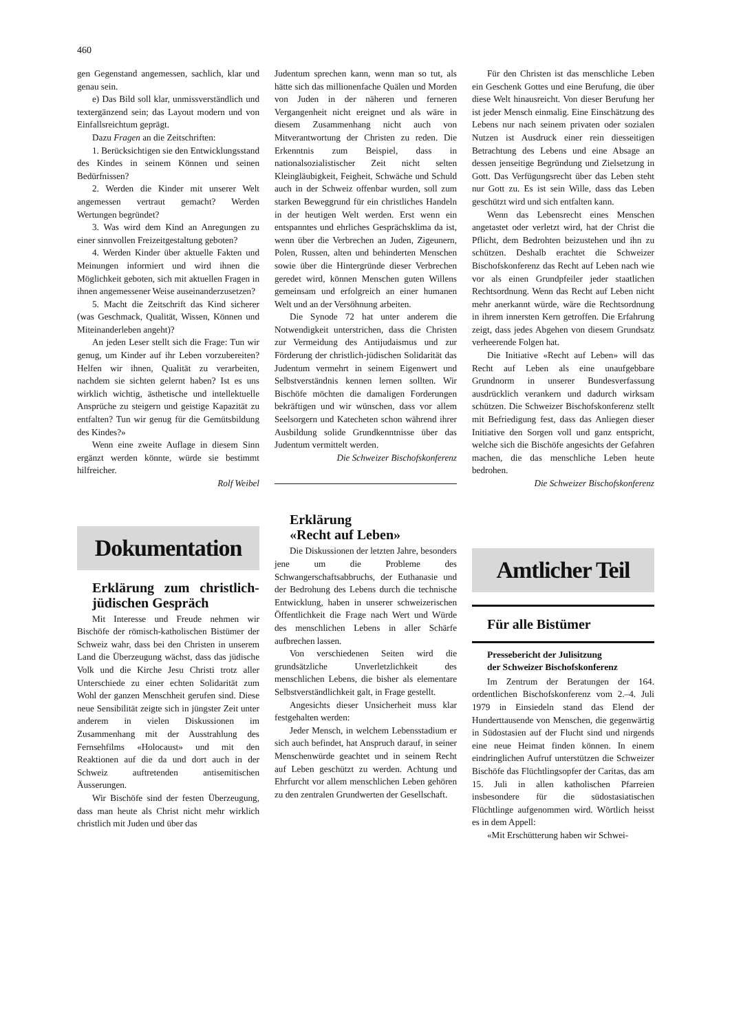460
gen Gegenstand angemessen, sachlich, klar und genau sein.
e) Das Bild soll klar, unmissverständlich und textergänzend sein; das Layout modern und von Einfallsreichtum geprägt.
Dazu Fragen an die Zeitschriften:
1. Berücksichtigen sie den Entwicklungsstand des Kindes in seinem Können und seinen Bedürfnissen?
2. Werden die Kinder mit unserer Welt angemessen vertraut gemacht? Werden Wertungen begründet?
3. Was wird dem Kind an Anregungen zu einer sinnvollen Freizeitgestaltung geboten?
4. Werden Kinder über aktuelle Fakten und Meinungen informiert und wird ihnen die Möglichkeit geboten, sich mit aktuellen Fragen in ihnen angemessener Weise auseinanderzusetzen?
5. Macht die Zeitschrift das Kind sicherer (was Geschmack, Qualität, Wissen, Können und Miteinanderleben angeht)?
An jeden Leser stellt sich die Frage: Tun wir genug, um Kinder auf ihr Leben vorzubereiten? Helfen wir ihnen, Qualität zu verarbeiten, nachdem sie sichten gelernt haben? Ist es uns wirklich wichtig, ästhetische und intellektuelle Ansprüche zu steigern und geistige Kapazität zu entfalten? Tun wir genug für die Gemütsbildung des Kindes?»
Wenn eine zweite Auflage in diesem Sinn ergänzt werden könnte, würde sie bestimmt hilfreicher.
Rolf Weibel
Dokumentation
Erklärung zum christlich-jüdischen Gespräch
Mit Interesse und Freude nehmen wir Bischöfe der römisch-katholischen Bistümer der Schweiz wahr, dass bei den Christen in unserem Land die Überzeugung wächst, dass das jüdische Volk und die Kirche Jesu Christi trotz aller Unterschiede zu einer echten Solidarität zum Wohl der ganzen Menschheit gerufen sind. Diese neue Sensibilität zeigte sich in jüngster Zeit unter anderem in vielen Diskussionen im Zusammenhang mit der Ausstrahlung des Fernsehfilms «Holocaust» und mit den Reaktionen auf die da und dort auch in der Schweiz auftretenden antisemitischen Äusserungen.
Wir Bischöfe sind der festen Überzeugung, dass man heute als Christ nicht mehr wirklich christlich mit Juden und über das
Judentum sprechen kann, wenn man so tut, als hätte sich das millionenfache Quälen und Morden von Juden in der näheren und ferneren Vergangenheit nicht ereignet und als wäre in diesem Zusammenhang nicht auch von Mitverantwortung der Christen zu reden. Die Erkenntnis zum Beispiel, dass in nationalsozialistischer Zeit nicht selten Kleingläubigkeit, Feigheit, Schwäche und Schuld auch in der Schweiz offenbar wurden, soll zum starken Beweggrund für ein christliches Handeln in der heutigen Welt werden. Erst wenn ein entspanntes und ehrliches Gesprächsklima da ist, wenn über die Verbrechen an Juden, Zigeunern, Polen, Russen, alten und behinderten Menschen sowie über die Hintergründe dieser Verbrechen geredet wird, können Menschen guten Willens gemeinsam und erfolgreich an einer humanen Welt und an der Versöhnung arbeiten.
Die Synode 72 hat unter anderem die Notwendigkeit unterstrichen, dass die Christen zur Vermeidung des Antijudaismus und zur Förderung der christlich-jüdischen Solidarität das Judentum vermehrt in seinem Eigenwert und Selbstverständnis kennen lernen sollten. Wir Bischöfe möchten die damaligen Forderungen bekräftigen und wir wünschen, dass vor allem Seelsorgern und Katecheten schon während ihrer Ausbildung solide Grundkenntnisse über das Judentum vermittelt werden.
Die Schweizer Bischofskonferenz
Erklärung
«Recht auf Leben»
Die Diskussionen der letzten Jahre, besonders jene um die Probleme des Schwangerschaftsabbruchs, der Euthanasie und der Bedrohung des Lebens durch die technische Entwicklung, haben in unserer schweizerischen Öffentlichkeit die Frage nach Wert und Würde des menschlichen Lebens in aller Schärfe aufbrechen lassen.
Von verschiedenen Seiten wird die grundsätzliche Unverletzlichkeit des menschlichen Lebens, die bisher als elementare Selbstverständlichkeit galt, in Frage gestellt.
Angesichts dieser Unsicherheit muss klar festgehalten werden:
Jeder Mensch, in welchem Lebensstadium er sich auch befindet, hat Anspruch darauf, in seiner Menschenwürde geachtet und in seinem Recht auf Leben geschützt zu werden. Achtung und Ehrfurcht vor allem menschlichen Leben gehören zu den zentralen Grundwerten der Gesellschaft.
Für den Christen ist das menschliche Leben ein Geschenk Gottes und eine Berufung, die über diese Welt hinausreicht. Von dieser Berufung her ist jeder Mensch einmalig. Eine Einschätzung des Lebens nur nach seinem privaten oder sozialen Nutzen ist Ausdruck einer rein diesseitigen Betrachtung des Lebens und eine Absage an dessen jenseitige Begründung und Zielsetzung in Gott. Das Verfügungsrecht über das Leben steht nur Gott zu. Es ist sein Wille, dass das Leben geschützt wird und sich entfalten kann.
Wenn das Lebensrecht eines Menschen angetastet oder verletzt wird, hat der Christ die Pflicht, dem Bedrohten beizustehen und ihn zu schützen. Deshalb erachtet die Schweizer Bischofskonferenz das Recht auf Leben nach wie vor als einen Grundpfeiler jeder staatlichen Rechtsordnung. Wenn das Recht auf Leben nicht mehr anerkannt würde, wäre die Rechtsordnung in ihrem innersten Kern getroffen. Die Erfahrung zeigt, dass jedes Abgehen von diesem Grundsatz verheerende Folgen hat.
Die Initiative «Recht auf Leben» will das Recht auf Leben als eine unaufgebbare Grundnorm in unserer Bundesverfassung ausdrücklich verankern und dadurch wirksam schützen. Die Schweizer Bischofskonferenz stellt mit Befriedigung fest, dass das Anliegen dieser Initiative den Sorgen voll und ganz entspricht, welche sich die Bischöfe angesichts der Gefahren machen, die das menschliche Leben heute bedrohen.
Die Schweizer Bischofskonferenz
Amtlicher Teil
Für alle Bistümer
Pressebericht der Julisitzung
der Schweizer Bischofskonferenz
Im Zentrum der Beratungen der 164. ordentlichen Bischofskonferenz vom 2.–4. Juli 1979 in Einsiedeln stand das Elend der Hunderttausende von Menschen, die gegenwärtig in Südostasien auf der Flucht sind und nirgends eine neue Heimat finden können. In einem eindringlichen Aufruf unterstützen die Schweizer Bischöfe das Flüchtlingsopfer der Caritas, das am 15. Juli in allen katholischen Pfarreien insbesondere für die südostasiatischen Flüchtlinge aufgenommen wird. Wörtlich heisst es in dem Appell:
«Mit Erschütterung haben wir Schwei-